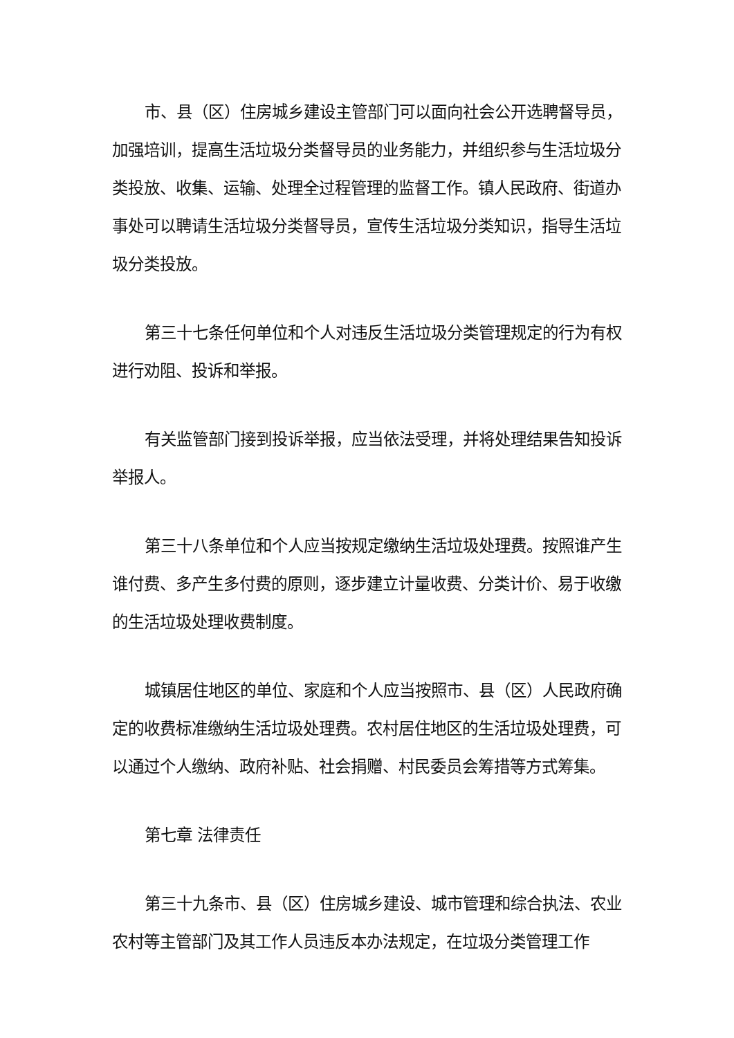市、县（区）住房城乡建设主管部门可以面向社会公开选聘督导员，加强培训，提高生活垃圾分类督导员的业务能力，并组织参与生活垃圾分类投放、收集、运输、处理全过程管理的监督工作。镇人民政府、街道办事处可以聘请生活垃圾分类督导员，宣传生活垃圾分类知识，指导生活垃圾分类投放。
第三十七条任何单位和个人对违反生活垃圾分类管理规定的行为有权进行劝阻、投诉和举报。
有关监管部门接到投诉举报，应当依法受理，并将处理结果告知投诉举报人。
第三十八条单位和个人应当按规定缴纳生活垃圾处理费。按照谁产生谁付费、多产生多付费的原则，逐步建立计量收费、分类计价、易于收缴的生活垃圾处理收费制度。
城镇居住地区的单位、家庭和个人应当按照市、县（区）人民政府确定的收费标准缴纳生活垃圾处理费。农村居住地区的生活垃圾处理费，可以通过个人缴纳、政府补贴、社会捐赠、村民委员会筹措等方式筹集。
第七章 法律责任
第三十九条市、县（区）住房城乡建设、城市管理和综合执法、农业农村等主管部门及其工作人员违反本办法规定，在垃圾分类管理工作